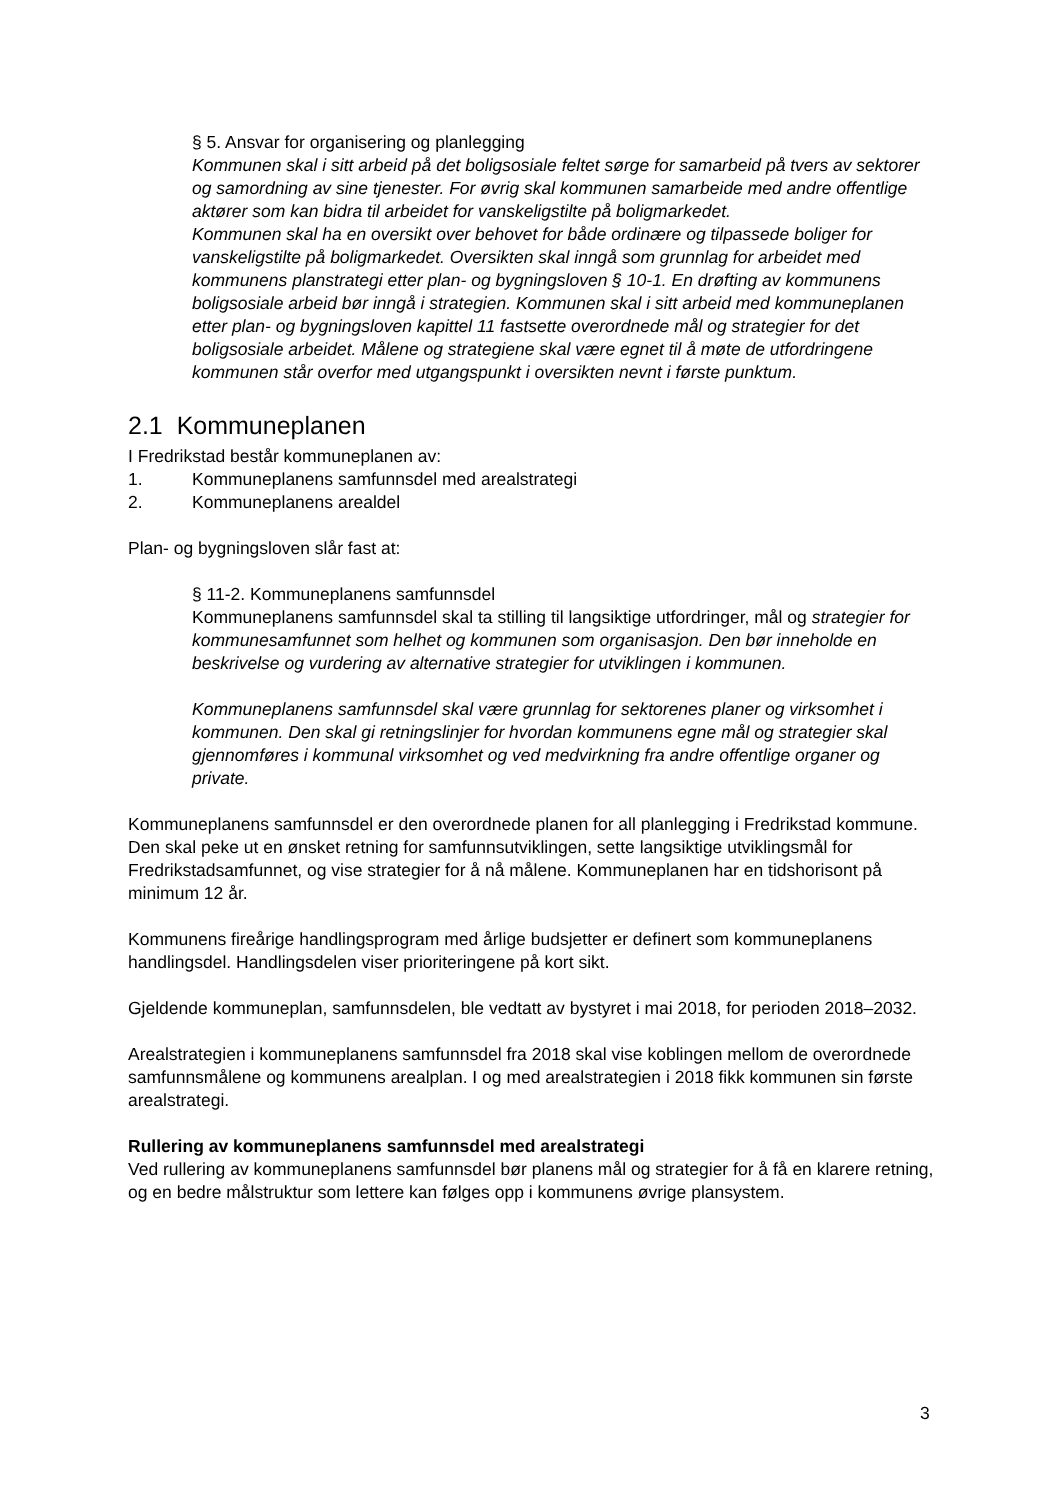§ 5. Ansvar for organisering og planlegging
Kommunen skal i sitt arbeid på det boligsosiale feltet sørge for samarbeid på tvers av sektorer og samordning av sine tjenester. For øvrig skal kommunen samarbeide med andre offentlige aktører som kan bidra til arbeidet for vanskeligstilte på boligmarkedet.
Kommunen skal ha en oversikt over behovet for både ordinære og tilpassede boliger for vanskeligstilte på boligmarkedet. Oversikten skal inngå som grunnlag for arbeidet med kommunens planstrategi etter plan- og bygningsloven § 10-1. En drøfting av kommunens boligsosiale arbeid bør inngå i strategien. Kommunen skal i sitt arbeid med kommuneplanen etter plan- og bygningsloven kapittel 11 fastsette overordnede mål og strategier for det boligsosiale arbeidet. Målene og strategiene skal være egnet til å møte de utfordringene kommunen står overfor med utgangspunkt i oversikten nevnt i første punktum.
2.1 Kommuneplanen
I Fredrikstad består kommuneplanen av:
1. Kommuneplanens samfunnsdel med arealstrategi
2. Kommuneplanens arealdel
Plan- og bygningsloven slår fast at:
§ 11-2. Kommuneplanens samfunnsdel
Kommuneplanens samfunnsdel skal ta stilling til langsiktige utfordringer, mål og strategier for kommunesamfunnet som helhet og kommunen som organisasjon. Den bør inneholde en beskrivelse og vurdering av alternative strategier for utviklingen i kommunen.
Kommuneplanens samfunnsdel skal være grunnlag for sektorenes planer og virksomhet i kommunen. Den skal gi retningslinjer for hvordan kommunens egne mål og strategier skal gjennomføres i kommunal virksomhet og ved medvirkning fra andre offentlige organer og private.
Kommuneplanens samfunnsdel er den overordnede planen for all planlegging i Fredrikstad kommune. Den skal peke ut en ønsket retning for samfunnsutviklingen, sette langsiktige utviklingsmål for Fredrikstadsamfunnet, og vise strategier for å nå målene. Kommuneplanen har en tidshorisont på minimum 12 år.
Kommunens fireårige handlingsprogram med årlige budsjetter er definert som kommuneplanens handlingsdel. Handlingsdelen viser prioriteringene på kort sikt.
Gjeldende kommuneplan, samfunnsdelen, ble vedtatt av bystyret i mai 2018, for perioden 2018–2032.
Arealstrategien i kommuneplanens samfunnsdel fra 2018 skal vise koblingen mellom de overordnede samfunnsmålene og kommunens arealplan. I og med arealstrategien i 2018 fikk kommunen sin første arealstrategi.
Rullering av kommuneplanens samfunnsdel med arealstrategi
Ved rullering av kommuneplanens samfunnsdel bør planens mål og strategier for å få en klarere retning, og en bedre målstruktur som lettere kan følges opp i kommunens øvrige plansystem.
3